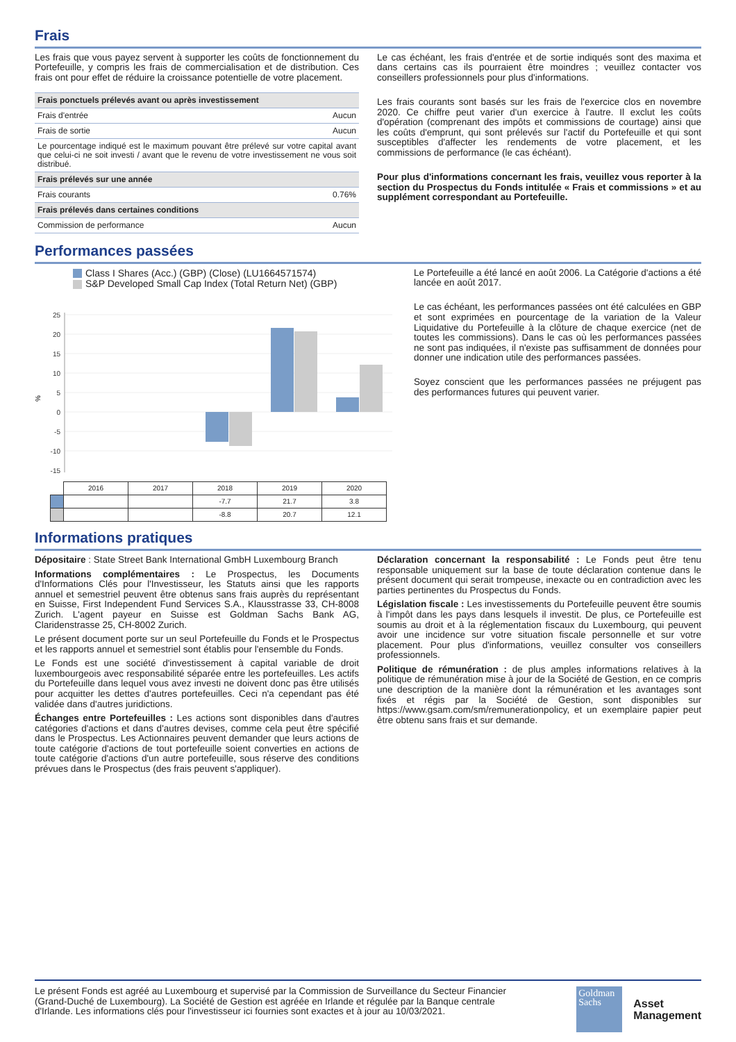Frais
Les frais que vous payez servent à supporter les coûts de fonctionnement du Portefeuille, y compris les frais de commercialisation et de distribution. Ces frais ont pour effet de réduire la croissance potentielle de votre placement.
| Frais ponctuels prélevés avant ou après investissement | |
| Frais d'entrée | Aucun |
| Frais de sortie | Aucun |
| Le pourcentage indiqué est le maximum pouvant être prélevé sur votre capital avant que celui-ci ne soit investi / avant que le revenu de votre investissement ne vous soit distribué. | |
| Frais prélevés sur une année | |
| Frais courants | 0.76% |
| Frais prélevés dans certaines conditions | |
| Commission de performance | Aucun |
Le cas échéant, les frais d'entrée et de sortie indiqués sont des maxima et dans certains cas ils pourraient être moindres ; veuillez contacter vos conseillers professionnels pour plus d'informations.
Les frais courants sont basés sur les frais de l'exercice clos en novembre 2020. Ce chiffre peut varier d'un exercice à l'autre. Il exclut les coûts d'opération (comprenant des impôts et commissions de courtage) ainsi que les coûts d'emprunt, qui sont prélevés sur l'actif du Portefeuille et qui sont susceptibles d'affecter les rendements de votre placement, et les commissions de performance (le cas échéant).
Pour plus d'informations concernant les frais, veuillez vous reporter à la section du Prospectus du Fonds intitulée « Frais et commissions » et au supplément correspondant au Portefeuille.
Performances passées
Class I Shares (Acc.) (GBP) (Close) (LU1664571574)
S&P Developed Small Cap Index (Total Return Net) (GBP)
%
25
20
15
10
5
0
-5
-10
-15
| | 2016 | 2017 | 2018 | 2019 | 2020 |
| | | | -7.7 | 21.7 | 3.8 |
| | | | -8.8 | 20.7 | 12.1 |
Le Portefeuille a été lancé en août 2006. La Catégorie d'actions a été lancée en août 2017.
Le cas échéant, les performances passées ont été calculées en GBP et sont exprimées en pourcentage de la variation de la Valeur Liquidative du Portefeuille à la clôture de chaque exercice (net de toutes les commissions). Dans le cas où les performances passées ne sont pas indiquées, il n'existe pas suffisamment de données pour donner une indication utile des performances passées.
Soyez conscient que les performances passées ne préjugent pas des performances futures qui peuvent varier.
Informations pratiques
Dépositaire : State Street Bank International GmbH Luxembourg Branch
Informations complémentaires : Le Prospectus, les Documents d'Informations Clés pour l'Investisseur, les Statuts ainsi que les rapports annuel et semestriel peuvent être obtenus sans frais auprès du représentant en Suisse, First Independent Fund Services S.A., Klausstrasse 33, CH-8008 Zurich. L'agent payeur en Suisse est Goldman Sachs Bank AG, Claridenstrasse 25, CH-8002 Zurich.
Le présent document porte sur un seul Portefeuille du Fonds et le Prospectus et les rapports annuel et semestriel sont établis pour l'ensemble du Fonds.
Le Fonds est une société d'investissement à capital variable de droit luxembourgeois avec responsabilité séparée entre les portefeuilles. Les actifs du Portefeuille dans lequel vous avez investi ne doivent donc pas être utilisés pour acquitter les dettes d'autres portefeuilles. Ceci n'a cependant pas été validée dans d'autres juridictions.
Échanges entre Portefeuilles : Les actions sont disponibles dans d'autres catégories d'actions et dans d'autres devises, comme cela peut être spécifié dans le Prospectus. Les Actionnaires peuvent demander que leurs actions de toute catégorie d'actions de tout portefeuille soient converties en actions de toute catégorie d'actions d'un autre portefeuille, sous réserve des conditions prévues dans le Prospectus (des frais peuvent s'appliquer).
Déclaration concernant la responsabilité : Le Fonds peut être tenu responsable uniquement sur la base de toute déclaration contenue dans le présent document qui serait trompeuse, inexacte ou en contradiction avec les parties pertinentes du Prospectus du Fonds.
Législation fiscale : Les investissements du Portefeuille peuvent être soumis à l'impôt dans les pays dans lesquels il investit. De plus, ce Portefeuille est soumis au droit et à la réglementation fiscaux du Luxembourg, qui peuvent avoir une incidence sur votre situation fiscale personnelle et sur votre placement. Pour plus d'informations, veuillez consulter vos conseillers professionnels.
Politique de rémunération : de plus amples informations relatives à la politique de rémunération mise à jour de la Société de Gestion, en ce compris une description de la manière dont la rémunération et les avantages sont fixés et régis par la Société de Gestion, sont disponibles sur https://www.gsam.com/sm/remunerationpolicy, et un exemplaire papier peut être obtenu sans frais et sur demande.
Le présent Fonds est agréé au Luxembourg et supervisé par la Commission de Surveillance du Secteur Financier (Grand-Duché de Luxembourg). La Société de Gestion est agréée en Irlande et régulée par la Banque centrale d'Irlande. Les informations clés pour l'investisseur ici fournies sont exactes et à jour au 10/03/2021.
Goldman
Sachs
Asset
Management